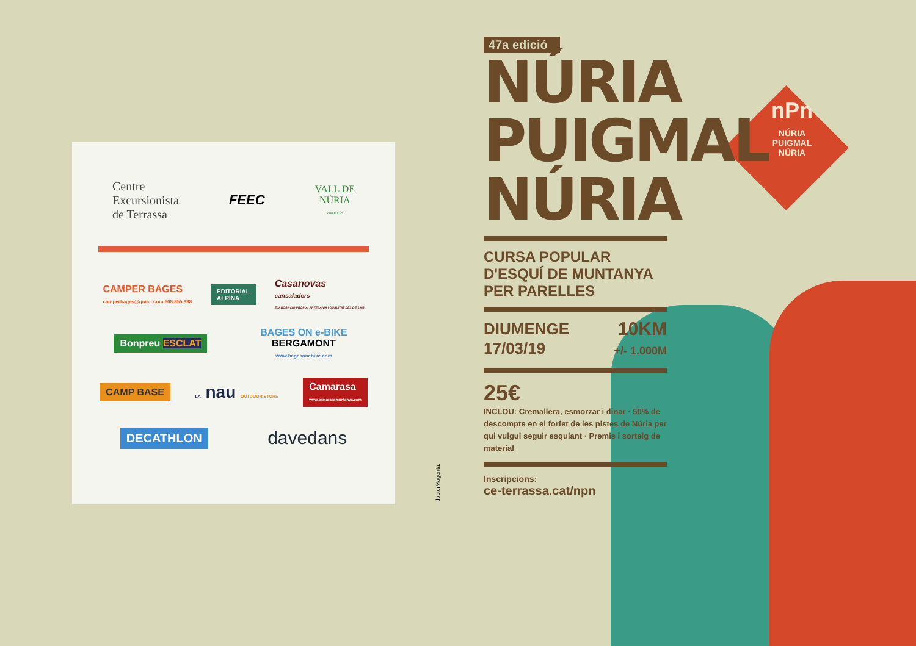Centre
Excursionista
de Terrassa
FEEC
VALL DE
NÚRIA
RIPOLLÈS
CAMPER BAGES
camperbages@gmail.com 608.855.898
EDITORIAL
ALPINA
Casanovas
cansaladers
ELABORACIÓ PRÒPIA, ARTESANIA I QUALITAT DES DE 1966
Bonpreu ESCLAT
BAGES ON e-BIKE
BERGAMONT
www.bagesonebike.com
CAMP BASE
LA nau OUTDOOR STORE
Camarasa
www.camarasamuntanya.com
DECATHLON
davedans
doctorMagenta.
nPn
NÚRIA
PUIGMAL
NÚRIA
47a edició
NÚRIA
PUIGMAL
NÚRIA
CURSA POPULAR
D'ESQUÍ DE MUNTANYA
PER PARELLES
DIUMENGE
17/03/19
10KM
+/- 1.000M
25€
INCLOU: Cremallera, esmorzar i dinar · 50% de descompte en el forfet de les pistes de Núria per qui vulgui seguir esquiant · Premis i sorteig de material
Inscripcions:
ce-terrassa.cat/npn